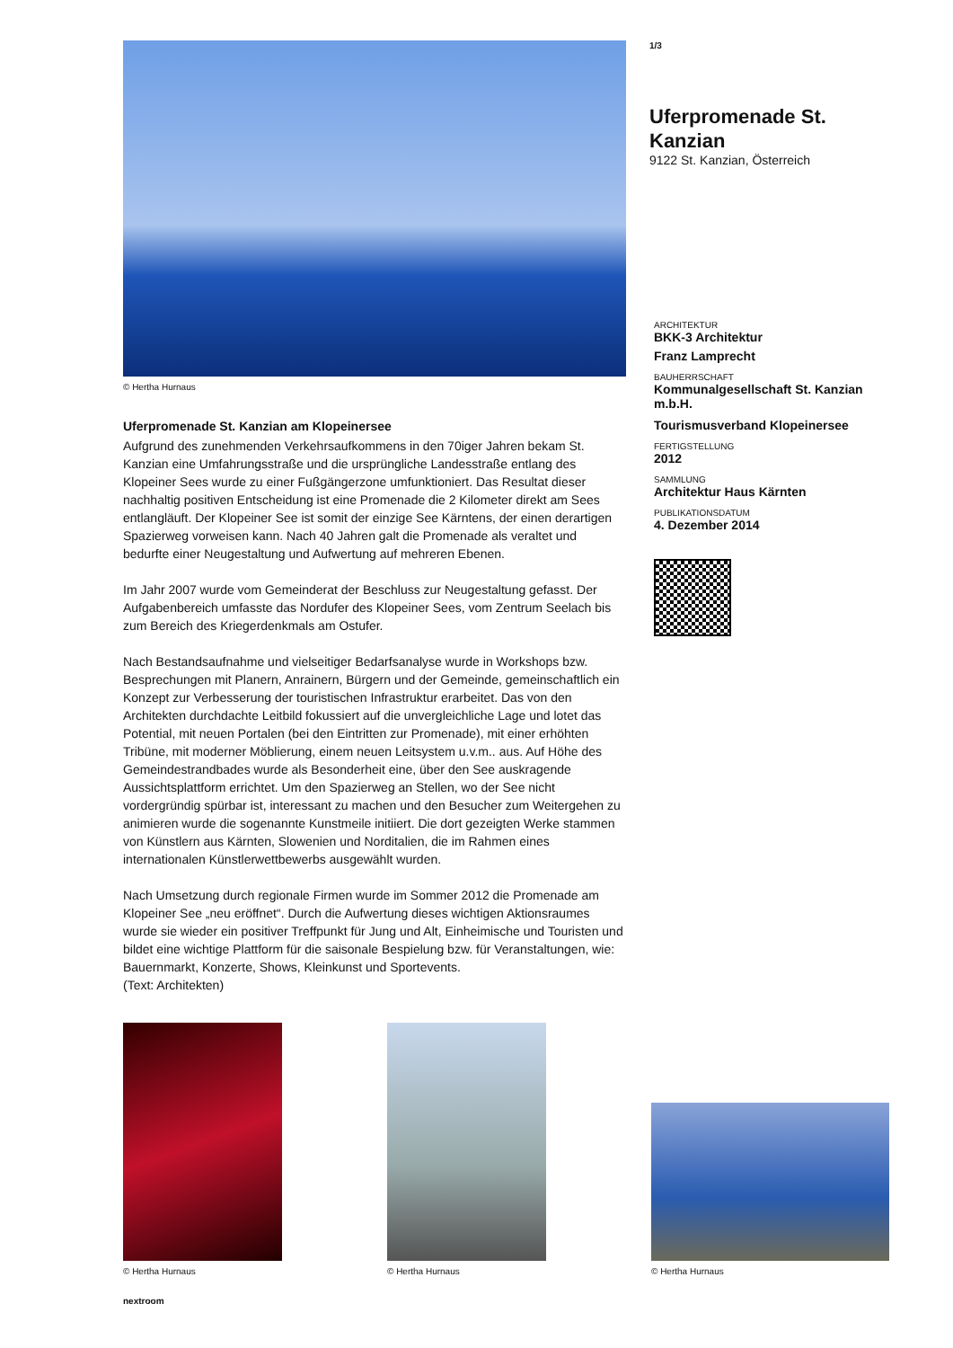© Hertha Hurnaus
Uferpromenade St. Kanzian am Klopeinersee
Aufgrund des zunehmenden Verkehrsaufkommens in den 70iger Jahren bekam St. Kanzian eine Umfahrungsstraße und die ursprüngliche Landesstraße entlang des Klopeiner Sees wurde zu einer Fußgängerzone umfunktioniert. Das Resultat dieser nachhaltig positiven Entscheidung ist eine Promenade die 2 Kilometer direkt am Sees entlangläuft. Der Klopeiner See ist somit der einzige See Kärntens, der einen derartigen Spazierweg vorweisen kann. Nach 40 Jahren galt die Promenade als veraltet und bedurfte einer Neugestaltung und Aufwertung auf mehreren Ebenen.
Im Jahr 2007 wurde vom Gemeinderat der Beschluss zur Neugestaltung gefasst. Der Aufgabenbereich umfasste das Nordufer des Klopeiner Sees, vom Zentrum Seelach bis zum Bereich des Kriegerdenkmals am Ostufer.
Nach Bestandsaufnahme und vielseitiger Bedarfsanalyse wurde in Workshops bzw. Besprechungen mit Planern, Anrainern, Bürgern und der Gemeinde, gemeinschaftlich ein Konzept zur Verbesserung der touristischen Infrastruktur erarbeitet. Das von den Architekten durchdachte Leitbild fokussiert auf die unvergleichliche Lage und lotet das Potential, mit neuen Portalen (bei den Eintritten zur Promenade), mit einer erhöhten Tribüne, mit moderner Möblierung, einem neuen Leitsystem u.v.m.. aus. Auf Höhe des Gemeindestrandbades wurde als Besonderheit eine, über den See auskragende Aussichtsplattform errichtet. Um den Spazierweg an Stellen, wo der See nicht vordergründig spürbar ist, interessant zu machen und den Besucher zum Weitergehen zu animieren wurde die sogenannte Kunstmeile initiiert. Die dort gezeigten Werke stammen von Künstlern aus Kärnten, Slowenien und Norditalien, die im Rahmen eines internationalen Künstlerwettbewerbs ausgewählt wurden.
Nach Umsetzung durch regionale Firmen wurde im Sommer 2012 die Promenade am Klopeiner See „neu eröffnet“. Durch die Aufwertung dieses wichtigen Aktionsraumes wurde sie wieder ein positiver Treffpunkt für Jung und Alt, Einheimische und Touristen und bildet eine wichtige Plattform für die saisonale Bespielung bzw. für Veranstaltungen, wie: Bauernmarkt, Konzerte, Shows, Kleinkunst und Sportevents.
(Text: Architekten)
1/3
Uferpromenade St. Kanzian
9122 St. Kanzian, Österreich
ARCHITEKTUR
BKK-3 Architektur
Franz Lamprecht
BAUHERRSCHAFT
Kommunalgesellschaft St. Kanzian m.b.H.
Tourismusverband Klopeinersee
FERTIGSTELLUNG
2012
SAMMLUNG
Architektur Haus Kärnten
PUBLIKATIONSDATUM
4. Dezember 2014
© Hertha Hurnaus
© Hertha Hurnaus
© Hertha Hurnaus
nextroom